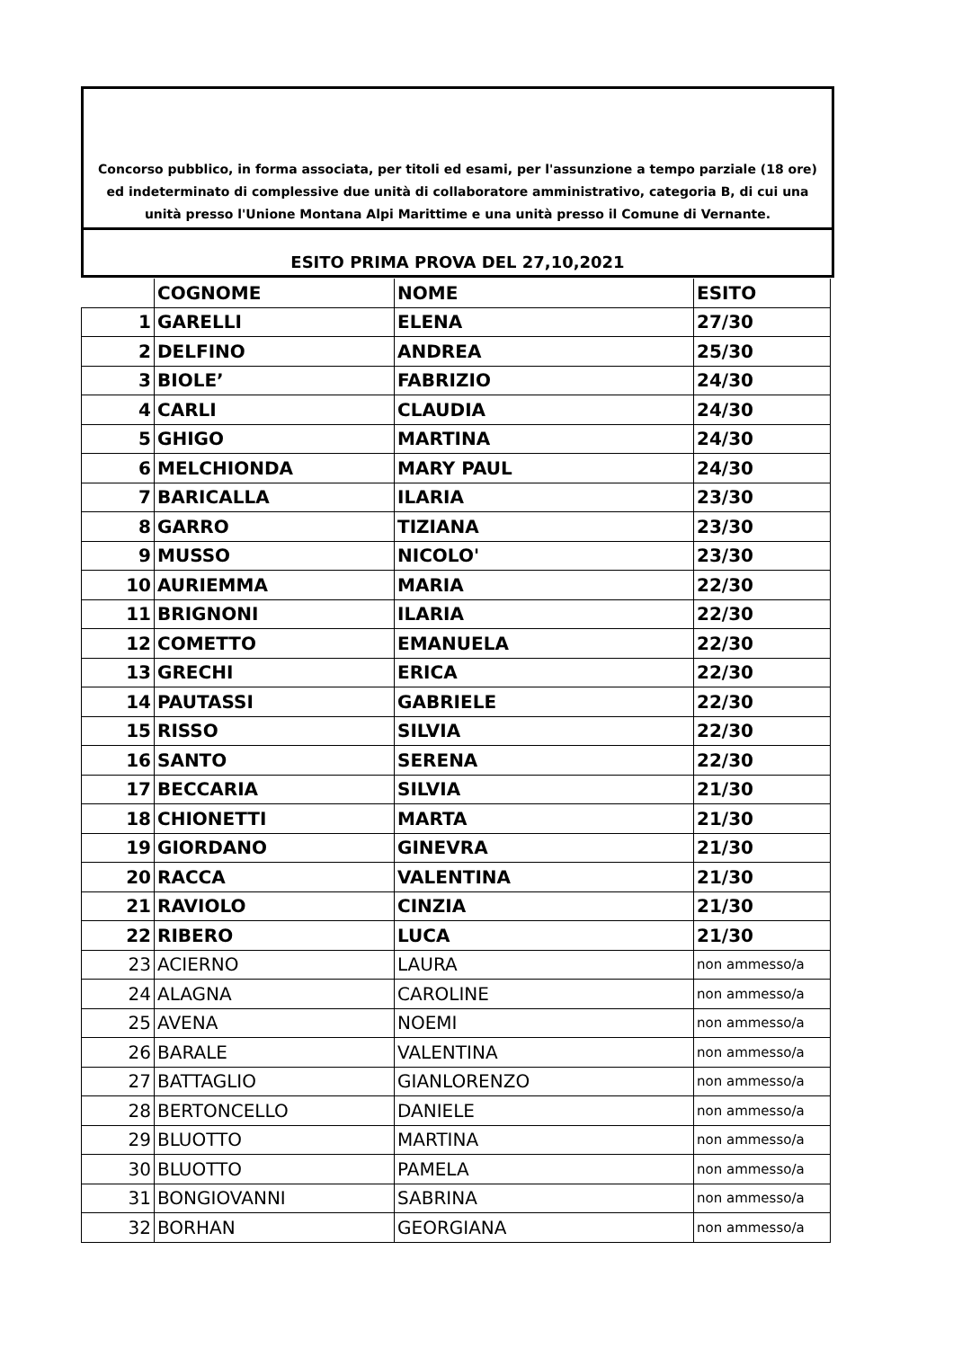Concorso pubblico, in forma associata, per titoli ed esami, per l'assunzione a tempo parziale (18 ore)
ed indeterminato di complessive due unità di collaboratore amministrativo, categoria B, di cui una
unità presso l'Unione Montana Alpi Marittime e una unità presso il Comune di Vernante.
ESITO PRIMA PROVA DEL 27,10,2021
| | COGNOME | NOME | ESITO |
| --- | --- | --- | --- |
| 1 | GARELLI | ELENA | 27/30 |
| 2 | DELFINO | ANDREA | 25/30 |
| 3 | BIOLE’ | FABRIZIO | 24/30 |
| 4 | CARLI | CLAUDIA | 24/30 |
| 5 | GHIGO | MARTINA | 24/30 |
| 6 | MELCHIONDA | MARY PAUL | 24/30 |
| 7 | BARICALLA | ILARIA | 23/30 |
| 8 | GARRO | TIZIANA | 23/30 |
| 9 | MUSSO | NICOLO' | 23/30 |
| 10 | AURIEMMA | MARIA | 22/30 |
| 11 | BRIGNONI | ILARIA | 22/30 |
| 12 | COMETTO | EMANUELA | 22/30 |
| 13 | GRECHI | ERICA | 22/30 |
| 14 | PAUTASSI | GABRIELE | 22/30 |
| 15 | RISSO | SILVIA | 22/30 |
| 16 | SANTO | SERENA | 22/30 |
| 17 | BECCARIA | SILVIA | 21/30 |
| 18 | CHIONETTI | MARTA | 21/30 |
| 19 | GIORDANO | GINEVRA | 21/30 |
| 20 | RACCA | VALENTINA | 21/30 |
| 21 | RAVIOLO | CINZIA | 21/30 |
| 22 | RIBERO | LUCA | 21/30 |
| 23 | ACIERNO | LAURA | non ammesso/a |
| 24 | ALAGNA | CAROLINE | non ammesso/a |
| 25 | AVENA | NOEMI | non ammesso/a |
| 26 | BARALE | VALENTINA | non ammesso/a |
| 27 | BATTAGLIO | GIANLORENZO | non ammesso/a |
| 28 | BERTONCELLO | DANIELE | non ammesso/a |
| 29 | BLUOTTO | MARTINA | non ammesso/a |
| 30 | BLUOTTO | PAMELA | non ammesso/a |
| 31 | BONGIOVANNI | SABRINA | non ammesso/a |
| 32 | BORHAN | GEORGIANA | non ammesso/a |